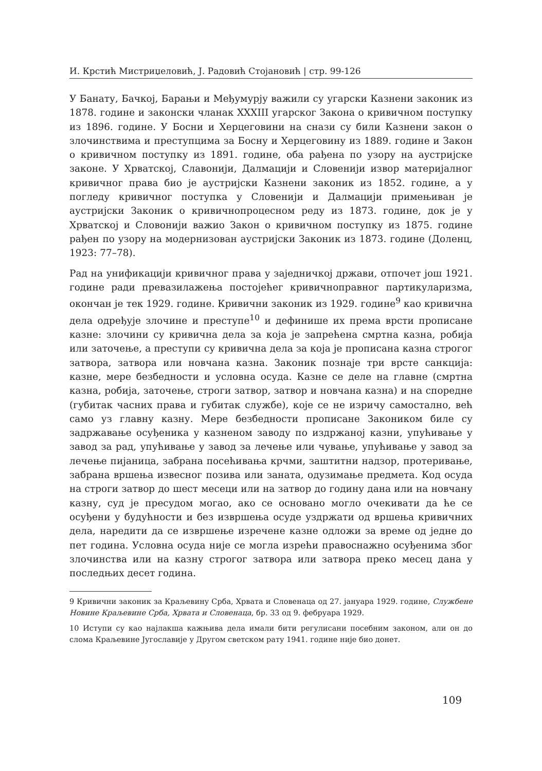И. Крстић Мистриџеловић, Ј. Радовић Стојановић | стр. 99-126
У Банату, Бачкој, Барањи и Међумурју важили су угарски Казнени законик из 1878. године и законски чланак XXXIII угарског Закона о кривичном поступку из 1896. године. У Босни и Херцеговини на снази су били Казнени закон о злочинствима и преступцима за Босну и Херцеговину из 1889. године и Закон о кривичном поступку из 1891. године, оба рађена по узору на аустријске законе. У Хрватској, Славонији, Далмацији и Словенији извор материјалног кривичног права био је аустријски Казнени законик из 1852. године, а у погледу кривичног поступка у Словенији и Далмацији примењиван је аустријски Законик о кривичнопроцесном реду из 1873. године, док је у Хрватској и Словонији важио Закон о кривичном поступку из 1875. године рађен по узору на модернизован аустријски Законик из 1873. године (Доленц, 1923: 77–78).
Рад на унификацији кривичног права у заједничкој држави, отпочет још 1921. године ради превазилажења постојећег кривичноправног партикуларизма, окончан је тек 1929. године. Кривични законик из 1929. године<sup>9</sup> као кривична дела одређује злочине и преступе<sup>10</sup> и дефинише их према врсти прописане казне: злочини су кривична дела за која је запрећена смртна казна, робија или заточење, а преступи су кривична дела за која је прописана казна строгог затвора, затвора или новчана казна. Законик познаје три врсте санкција: казне, мере безбедности и условна осуда. Казне се деле на главне (смртна казна, робија, заточење, строги затвор, затвор и новчана казна) и на споредне (губитак часних права и губитак службе), које се не изричу самостално, већ само уз главну казну. Мере безбедности прописане Закоником биле су задржавање осуђеника у казненом заводу по издржаној казни, упућивање у завод за рад, упућивање у завод за лечење или чување, упућивање у завод за лечење пијаница, забрана посећивања крчми, заштитни надзор, протеривање, забрана вршења извесног позива или заната, одузимање предмета. Код осуда на строги затвор до шест месеци или на затвор до годину дана или на новчану казну, суд је пресудом могао, ако се основано могло очекивати да ће се осуђени у будућности и без извршења осуде уздржати од вршења кривичних дела, наредити да се извршење изречене казне одложи за време од једне до пет година. Условна осуда није се могла изрећи правоснажно осуђенима због злочинства или на казну строгог затвора или затвора преко месец дана у последњих десет година.
9 Кривични законик за Краљевину Срба, Хрвата и Словенаца од 27. јануара 1929. године, Службене Новине Краљевине Срба, Хрвата и Словенаца, бр. 33 од 9. фебруара 1929.
10 Иступи су као најлакша кажњива дела имали бити регулисани посебним законом, али он до слома Краљевине Југославије у Другом светском рату 1941. године није био донет.
109